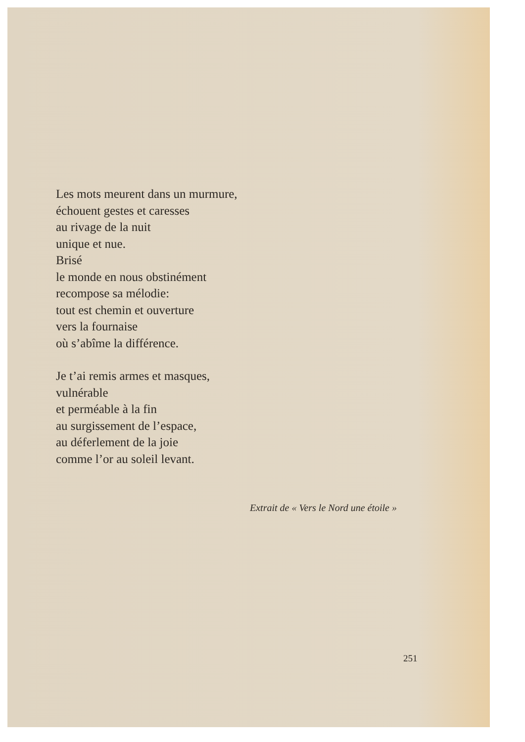Les mots meurent dans un murmure,
échouent gestes et caresses
au rivage de la nuit
unique et nue.
Brisé
le monde en nous obstinément
recompose sa mélodie:
tout est chemin et ouverture
vers la fournaise
où s’abîme la différence.
Je t’ai remis armes et masques,
vulnérable
et perméable à la fin
au surgissement de l’espace,
au déferlement de la joie
comme l’or au soleil levant.
Extrait de « Vers le Nord une étoile »
251